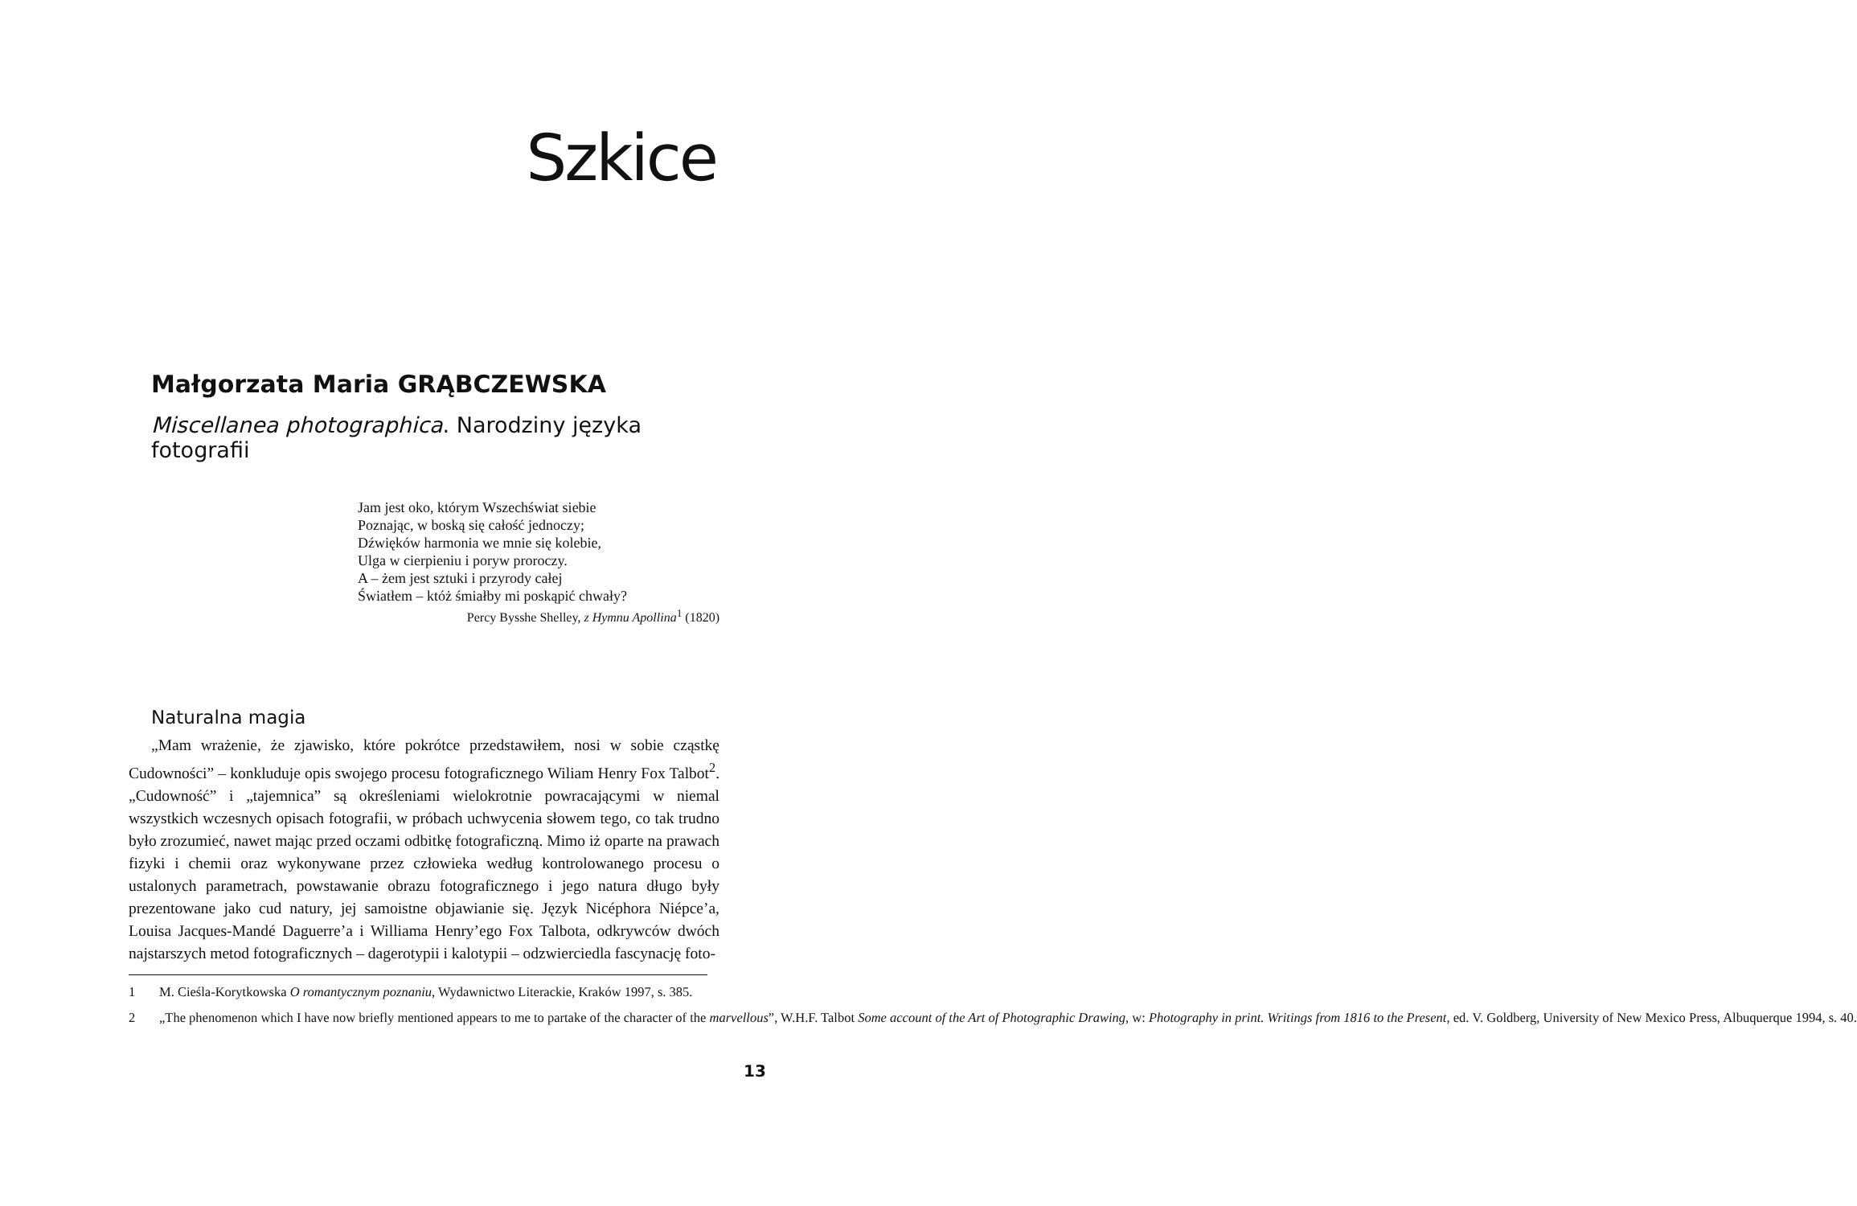Szkice
Małgorzata Maria GRĄBCZEWSKA
Miscellanea photographica. Narodziny języka fotografii
Jam jest oko, którym Wszechświat siebie
Poznając, w boską się całość jednoczy;
Dźwięków harmonia we mnie się kolebie,
Ulga w cierpieniu i poryw proroczy.
A – żem jest sztuki i przyrody całej
Światłem – któż śmiałby mi poskąpić chwały?
Percy Bysshe Shelley, z Hymnu Apollina<sup>1</sup> (1820)
Naturalna magia
„Mam wrażenie, że zjawisko, które pokrótce przedstawiłem, nosi w sobie cząstkę Cudowności” – konkluduje opis swojego procesu fotograficznego Wiliam Henry Fox Talbot<sup>2</sup>. „Cudowność” i „tajemnica” są określeniami wielokrotnie powracającymi w niemal wszystkich wczesnych opisach fotografii, w próbach uchwycenia słowem tego, co tak trudno było zrozumieć, nawet mając przed oczami odbitkę fotograficzną. Mimo iż oparte na prawach fizyki i chemii oraz wykonywane przez człowieka według kontrolowanego procesu o ustalonych parametrach, powstawanie obrazu fotograficznego i jego natura długo były prezentowane jako cud natury, jej samoistne objawianie się. Język Nicéphora Niépce’a, Louisa Jacques-Mandé Daguerre’a i Williama Henry’ego Fox Talbota, odkrywców dwóch najstarszych metod fotograficznych – dagerotypii i kalotypii – odzwierciedla fascynację foto-
1 M. Cieśla-Korytkowska O romantycznym poznaniu, Wydawnictwo Literackie, Kraków 1997, s. 385.
2 „The phenomenon which I have now briefly mentioned appears to me to partake of the character of the marvellous”, W.H.F. Talbot Some account of the Art of Photographic Drawing, w: Photography in print. Writings from 1816 to the Present, ed. V. Goldberg, University of New Mexico Press, Albuquerque 1994, s. 40.
13